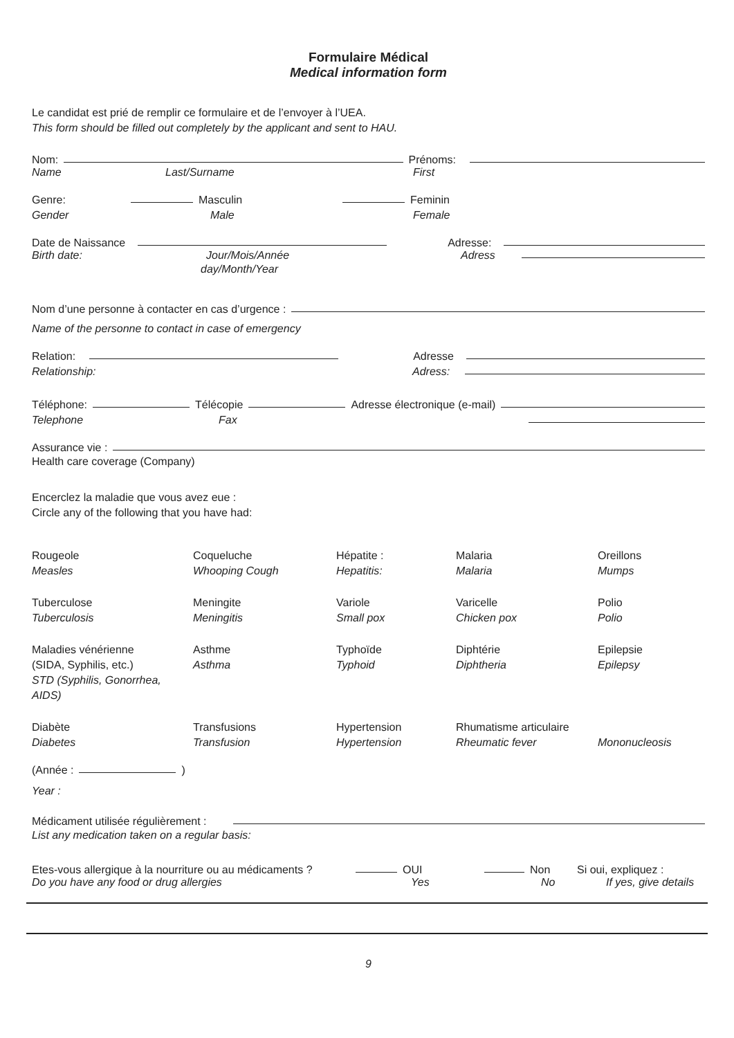Formulaire Médical
Medical information form
Le candidat est prié de remplir ce formulaire et de l’envoyer à l’UEA.
This form should be filled out completely by the applicant and sent to HAU.
Nom: Prénoms:
Name Last/Surname First
Genre: Masculin Feminin
Gender Male Female
Date de Naissance Adresse:
Birth date: Jour/Mois/Année Adress
day/Month/Year
Nom d’une personne à contacter en cas d’urgence :
Name of the personne to contact in case of emergency
Relation: Adresse
Relationship: Adress:
Téléphone: Télécopie Adresse électronique (e-mail)
Telephone Fax
Assurance vie :
Health care coverage (Company)
Encerclez la maladie que vous avez eue :
Circle any of the following that you have had:
Rougeole
Measles
Coqueluche
Whooping Cough
Hépatite :
Hepatitis:
Malaria
Malaria
Oreillons
Mumps
Tuberculose
Tuberculosis
Meningite
Meningitis
Variole
Small pox
Varicelle
Chicken pox
Polio
Polio
Maladies vénérienne
(SIDA, Syphilis, etc.)
STD (Syphilis, Gonorrhea, AIDS)
Asthme
Asthma
Typhoïde
Typhoid
Diphtérie
Diphtheria
Epilepsie
Epilepsy
Diabète
Diabetes
Transfusions
Transfusion
Hypertension
Hypertension
Rhumatisme articulaire
Rheumatic fever
Mononucleosis
(Année : )
Year :
Médicament utilisée régulièrement :
List any medication taken on a regular basis:
Etes-vous allergique à la nourriture ou au médicaments ? OUI Non Si oui, expliquez :
Do you have any food or drug allergies Yes No If yes, give details
9